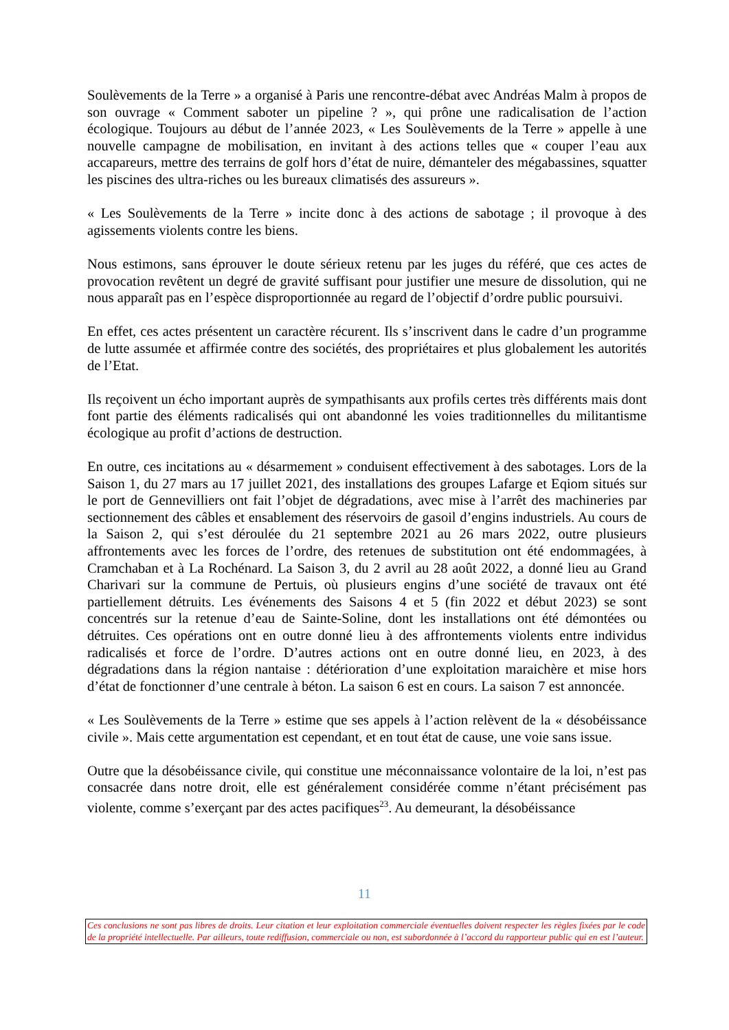Soulèvements de la Terre » a organisé à Paris une rencontre-débat avec Andréas Malm à propos de son ouvrage « Comment saboter un pipeline ? », qui prône une radicalisation de l’action écologique. Toujours au début de l’année 2023, « Les Soulèvements de la Terre » appelle à une nouvelle campagne de mobilisation, en invitant à des actions telles que « couper l’eau aux accapareurs, mettre des terrains de golf hors d’état de nuire, démanteler des mégabassines, squatter les piscines des ultra-riches ou les bureaux climatisés des assureurs ».
« Les Soulèvements de la Terre » incite donc à des actions de sabotage ; il provoque à des agissements violents contre les biens.
Nous estimons, sans éprouver le doute sérieux retenu par les juges du référé, que ces actes de provocation revêtent un degré de gravité suffisant pour justifier une mesure de dissolution, qui ne nous apparaît pas en l’espèce disproportionnée au regard de l’objectif d’ordre public poursuivi.
En effet, ces actes présentent un caractère récurent. Ils s’inscrivent dans le cadre d’un programme de lutte assumée et affirmée contre des sociétés, des propriétaires et plus globalement les autorités de l’Etat.
Ils reçoivent un écho important auprès de sympathisants aux profils certes très différents mais dont font partie des éléments radicalisés qui ont abandonné les voies traditionnelles du militantisme écologique au profit d’actions de destruction.
En outre, ces incitations au « désarmement » conduisent effectivement à des sabotages. Lors de la Saison 1, du 27 mars au 17 juillet 2021, des installations des groupes Lafarge et Eqiom situés sur le port de Gennevilliers ont fait l’objet de dégradations, avec mise à l’arrêt des machineries par sectionnement des câbles et ensablement des réservoirs de gasoil d’engins industriels. Au cours de la Saison 2, qui s’est déroulée du 21 septembre 2021 au 26 mars 2022, outre plusieurs affrontements avec les forces de l’ordre, des retenues de substitution ont été endommagées, à Cramchaban et à La Rochénard. La Saison 3, du 2 avril au 28 août 2022, a donné lieu au Grand Charivari sur la commune de Pertuis, où plusieurs engins d’une société de travaux ont été partiellement détruits. Les événements des Saisons 4 et 5 (fin 2022 et début 2023) se sont concentrés sur la retenue d’eau de Sainte-Soline, dont les installations ont été démontées ou détruites. Ces opérations ont en outre donné lieu à des affrontements violents entre individus radicalisés et force de l’ordre. D’autres actions ont en outre donné lieu, en 2023, à des dégradations dans la région nantaise : détérioration d’une exploitation maraichère et mise hors d’état de fonctionner d’une centrale à béton. La saison 6 est en cours. La saison 7 est annoncée.
« Les Soulèvements de la Terre » estime que ses appels à l’action relèvent de la « désobéissance civile ». Mais cette argumentation est cependant, et en tout état de cause, une voie sans issue.
Outre que la désobéissance civile, qui constitue une méconnaissance volontaire de la loi, n’est pas consacrée dans notre droit, elle est généralement considérée comme n’étant précisément pas violente, comme s’exerçant par des actes pacifiques<sup>23</sup>. Au demeurant, la désobéissance
11
Ces conclusions ne sont pas libres de droits. Leur citation et leur exploitation commerciale éventuelles doivent respecter les règles fixées par le code de la propriété intellectuelle. Par ailleurs, toute rediffusion, commerciale ou non, est subordonnée à l’accord du rapporteur public qui en est l’auteur.